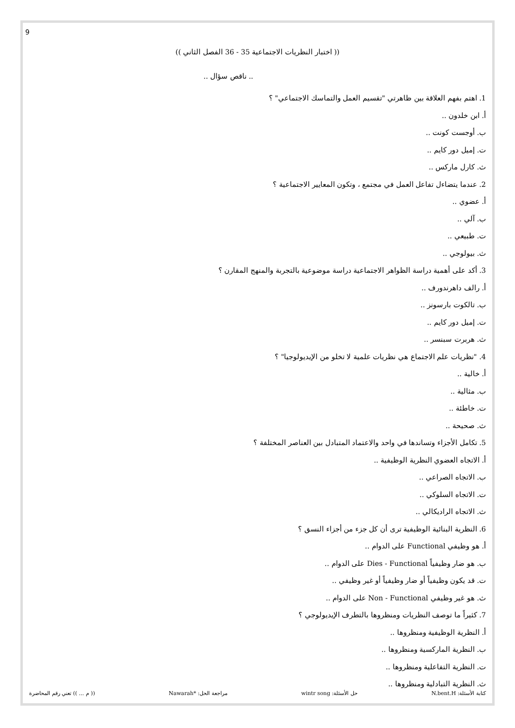9
(( اختبار النظريات الاجتماعية 35 - 36 الفصل الثاني ))
.. ناقص سؤال ..
1. اهتم بفهم العلاقة بين ظاهرتي "تقسيم العمل والتماسك الاجتماعي" ؟
أ. ابن خلدون ..
ب. أوجست كونت ..
ت. إميل دور كايم ..
ث. كارل ماركس ..
2. عندما يتضاءل تفاعل العمل في مجتمع ، وتكون المعايير الاجتماعية ؟
أ. عضوي ..
ب. آلي ..
ت. طبيعي ..
ث. بيولوجي ..
3. أكد على أهمية دراسة الظواهر الاجتماعية دراسة موضوعية بالتجربة والمنهج المقارن ؟
أ. رالف داهرندورف ..
ب. تالكوت بارسونز ..
ت. إميل دور كايم ..
ث. هربرت سبنسر ..
4. "نظريات علم الاجتماع هي نظريات علمية لا تخلو من الإيديولوجيا" ؟
أ. خالية ..
ب. مثالية ..
ت. خاطئة ..
ث. صحيحة ..
5. تكامل الأجزاء وتساندها في واحد والاعتماد المتبادل بين العناصر المختلفة ؟
أ. الاتجاه العضوي النظرية الوظيفية ..
ب. الاتجاه الصراعي ..
ت. الاتجاه السلوكي ..
ث. الاتجاه الراديكالي ..
6. النظرية البنائية الوظيفية ترى أن كل جزء من أجزاء النسق ؟
أ. هو وظيفي Functional على الدوام ..
ب. هو ضار وظيفياً Dies - Functional على الدوام ..
ت. قد يكون وظيفياً أو ضار وظيفياً أو غير وظيفي ..
ث. هو غير وظيفي Non - Functional على الدوام ..
7. كثيراً ما توصف النظريات ومنظروها بالتطرف الإيديولوجي ؟
أ. النظرية الوظيفية ومنظروها ..
ب. النظرية الماركسية ومنظروها ..
ت. النظرية التفاعلية ومنظروها ..
ث. النظرية التبادلية ومنظروها ..
كتابة الأسئلة: N.bent.H حل الأسئلة: wintr song مراجعة الحل: *Nawarah (( م ... )) تعني رقم المحاضرة